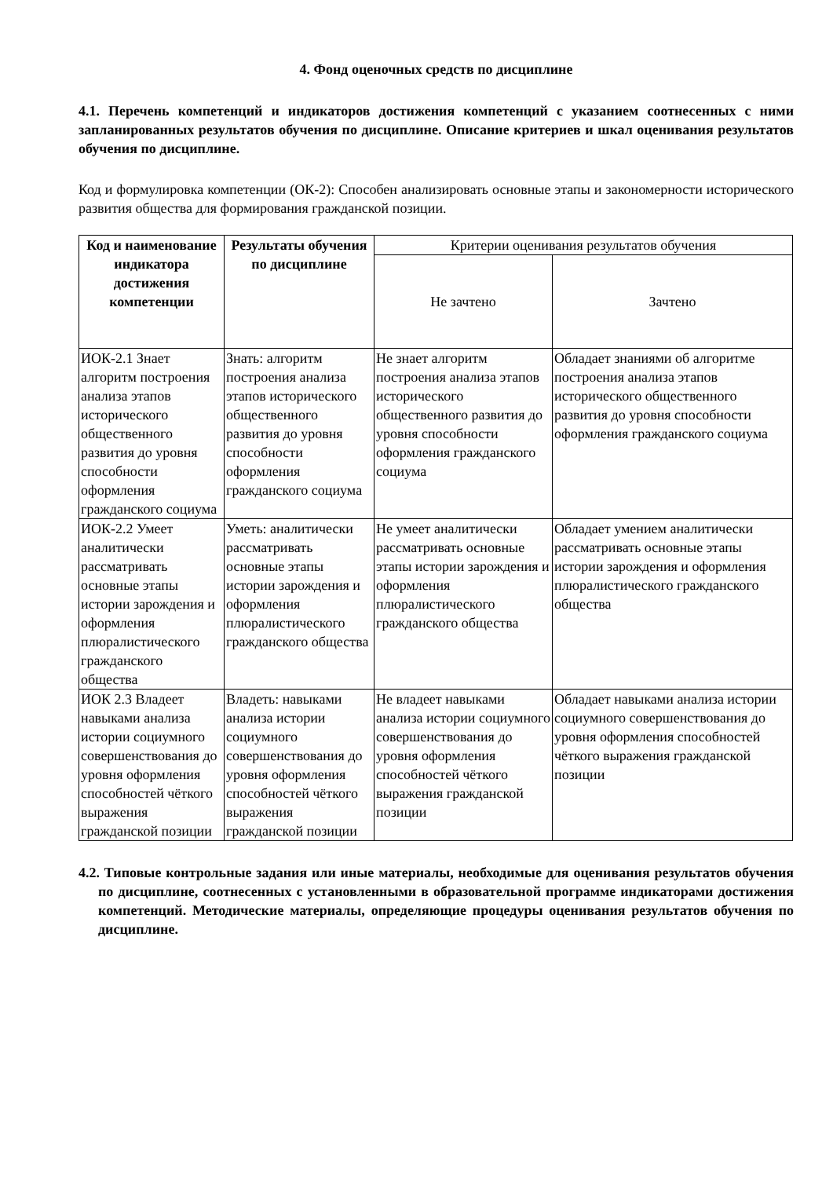4. Фонд оценочных средств по дисциплине
4.1. Перечень компетенций и индикаторов достижения компетенций с указанием соотнесенных с ними запланированных результатов обучения по дисциплине. Описание критериев и шкал оценивания результатов обучения по дисциплине.
Код и формулировка компетенции (ОК-2): Способен анализировать основные этапы и закономерности исторического развития общества для формирования гражданской позиции.
| Код и наименование индикатора достижения компетенции | Результаты обучения по дисциплине | Критерии оценивания результатов обучения | |
| | | Не зачтено | Зачтено |
| ИОК-2.1 Знает алгоритм построения анализа этапов исторического общественного развития до уровня способности оформления гражданского социума | Знать: алгоритм построения анализа этапов исторического общественного развития до уровня способности оформления гражданского социума | Не знает алгоритм построения анализа этапов исторического общественного развития до уровня способности оформления гражданского социума | Обладает знаниями об алгоритме построения анализа этапов исторического общественного развития до уровня способности оформления гражданского социума |
| ИОК-2.2 Умеет аналитически рассматривать основные этапы истории зарождения и оформления плюралистического гражданского общества | Уметь: аналитически рассматривать основные этапы истории зарождения и оформления плюралистического гражданского общества | Не умеет аналитически рассматривать основные этапы истории зарождения и оформления плюралистического гражданского общества | Обладает умением аналитически рассматривать основные этапы истории зарождения и оформления плюралистического гражданского общества |
| ИОК 2.3 Владеет навыками анализа истории социумного совершенствования до уровня оформления способностей чёткого выражения гражданской позиции | Владеть: навыками анализа истории социумного совершенствования до уровня оформления способностей чёткого выражения гражданской позиции | Не владеет навыками анализа истории социумного совершенствования до уровня оформления способностей чёткого выражения гражданской позиции | Обладает навыками анализа истории социумного совершенствования до уровня оформления способностей чёткого выражения гражданской позиции |
4.2. Типовые контрольные задания или иные материалы, необходимые для оценивания результатов обучения по дисциплине, соотнесенных с установленными в образовательной программе индикаторами достижения компетенций. Методические материалы, определяющие процедуры оценивания результатов обучения по дисциплине.